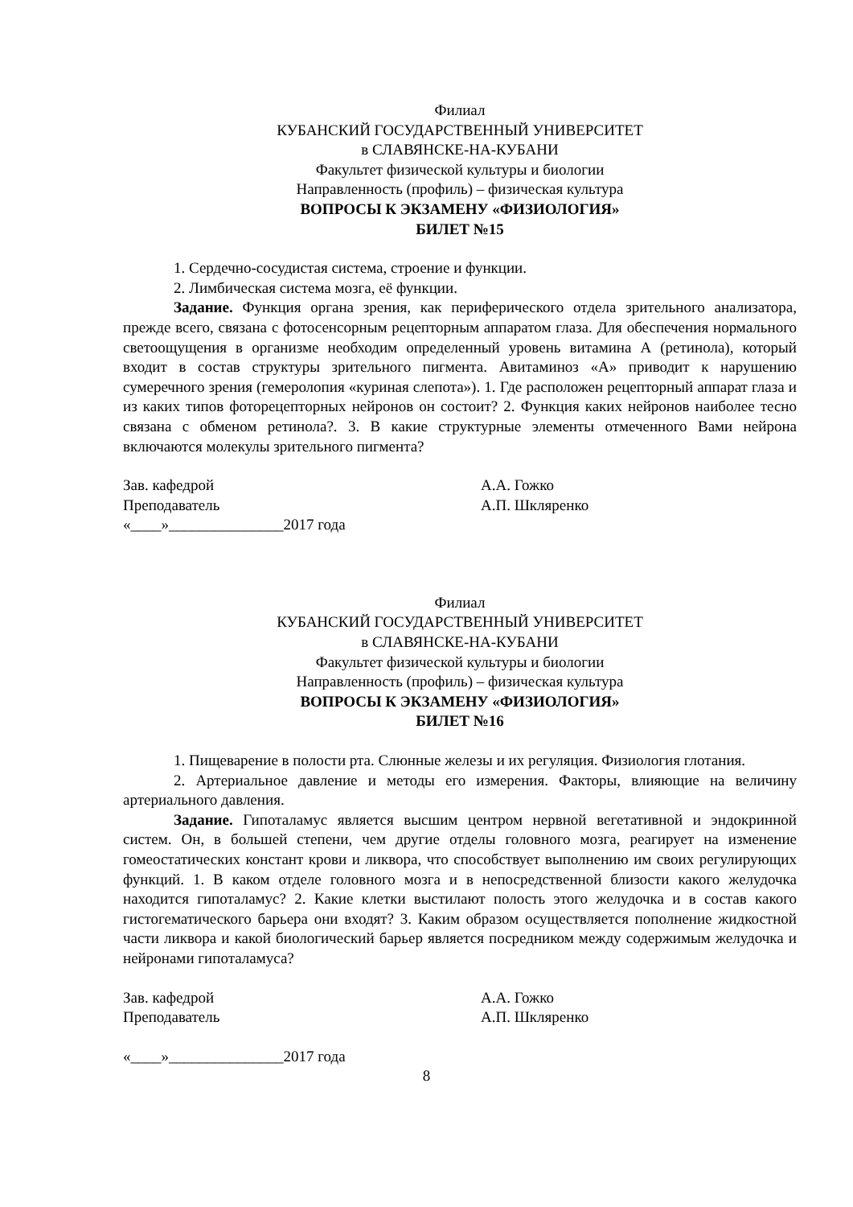Филиал
КУБАНСКИЙ ГОСУДАРСТВЕННЫЙ УНИВЕРСИТЕТ
в СЛАВЯНСКЕ-НА-КУБАНИ
Факультет физической культуры и биологии
Направленность (профиль) – физическая культура
ВОПРОСЫ К ЭКЗАМЕНУ «ФИЗИОЛОГИЯ»
БИЛЕТ №15
1. Сердечно-сосудистая система, строение и функции.
2. Лимбическая система мозга, её функции.
Задание. Функция органа зрения, как периферического отдела зрительного анализатора, прежде всего, связана с фотосенсорным рецепторным аппаратом глаза. Для обеспечения нормального светоощущения в организме необходим определенный уровень витамина А (ретинола), который входит в состав структуры зрительного пигмента. Авитаминоз «А» приводит к нарушению сумеречного зрения (гемеролопия «куриная слепота»). 1. Где расположен рецепторный аппарат глаза и из каких типов фоторецепторных нейронов он состоит? 2. Функция каких нейронов наиболее тесно связана с обменом ретинола?. 3. В какие структурные элементы отмеченного Вами нейрона включаются молекулы зрительного пигмента?
Зав. кафедрой А.А. Гожко
Преподаватель А.П. Шкляренко
«____»_______________2017 года
Филиал
КУБАНСКИЙ ГОСУДАРСТВЕННЫЙ УНИВЕРСИТЕТ
в СЛАВЯНСКЕ-НА-КУБАНИ
Факультет физической культуры и биологии
Направленность (профиль) – физическая культура
ВОПРОСЫ К ЭКЗАМЕНУ «ФИЗИОЛОГИЯ»
БИЛЕТ №16
1. Пищеварение в полости рта. Слюнные железы и их регуляция. Физиология глотания.
2. Артериальное давление и методы его измерения. Факторы, влияющие на величину артериального давления.
Задание. Гипоталамус является высшим центром нервной вегетативной и эндокринной систем. Он, в большей степени, чем другие отделы головного мозга, реагирует на изменение гомеостатических констант крови и ликвора, что способствует выполнению им своих регулирующих функций. 1. В каком отделе головного мозга и в непосредственной близости какого желудочка находится гипоталамус? 2. Какие клетки выстилают полость этого желудочка и в состав какого гистогематического барьера они входят? 3. Каким образом осуществляется пополнение жидкостной части ликвора и какой биологический барьер является посредником между содержимым желудочка и нейронами гипоталамуса?
Зав. кафедрой А.А. Гожко
Преподаватель А.П. Шкляренко
«____»_______________2017 года
8